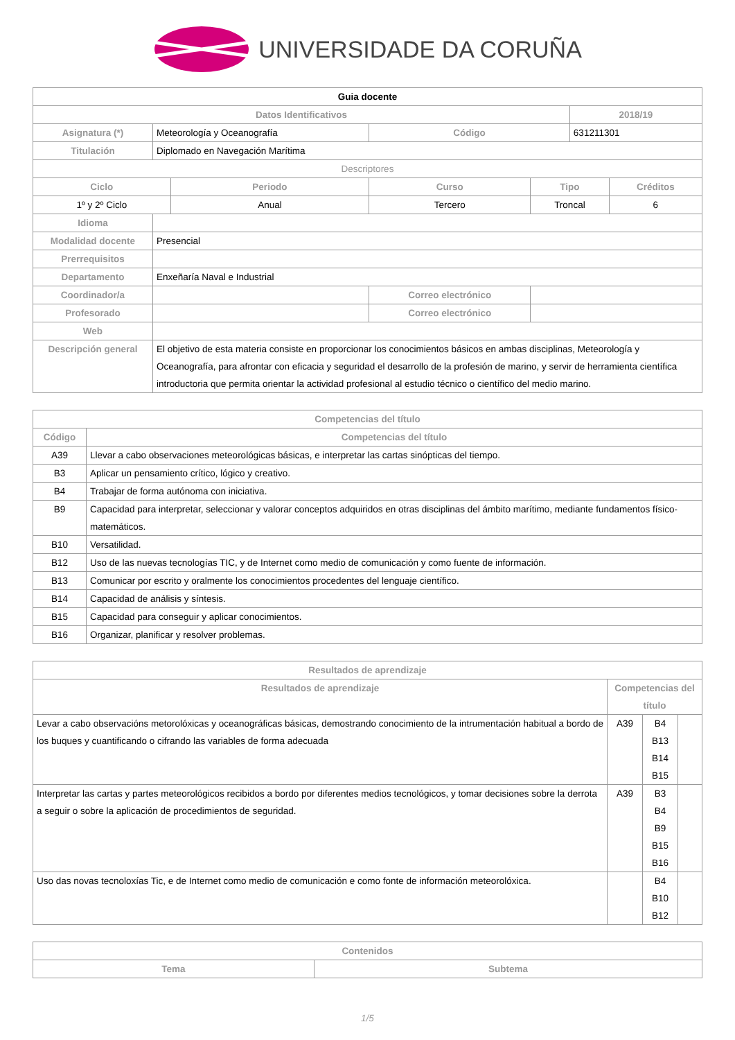UNIVERSIDADE DA CORUÑA
| Guia docente | | | | | | | |
| Datos Identificativos | | | | | | 2018/19 | |
| Asignatura (*) | Meteorología y Oceanografía | | | Código | | 631211301 | |
| Titulación | Diplomado en Navegación Marítima | | | | | | |
| Descriptores | | | | | | | |
| Ciclo | | Periodo | | Curso | Tipo | | Créditos |
| 1º y 2º Ciclo | | Anual | | Tercero | Troncal | | 6 |
| Idioma | | | | | | | |
| Modalidad docente | Presencial | | | | | | |
| Prerrequisitos | | | | | | | |
| Departamento | Enxeñaría Naval e Industrial | | | | | | |
| Coordinador/a | | | Correo electrónico | | | | |
| Profesorado | | | Correo electrónico | | | | |
| Web | | | | | | | |
| Descripción general | El objetivo de esta materia consiste en proporcionar los conocimientos básicos en ambas disciplinas, Meteorología y Oceanografía, para afrontar con eficacia y seguridad el desarrollo de la profesión de marino, y servir de herramienta científica introductoria que permita orientar la actividad profesional al estudio técnico o científico del medio marino. | | | | | | |
| Competencias del título | |
| --- | --- |
| Código | Competencias del título |
| A39 | Llevar a cabo observaciones meteorológicas básicas, e interpretar las cartas sinópticas del tiempo. |
| B3 | Aplicar un pensamiento crítico, lógico y creativo. |
| B4 | Trabajar de forma autónoma con iniciativa. |
| B9 | Capacidad para interpretar, seleccionar y valorar conceptos adquiridos en otras disciplinas del ámbito marítimo, mediante fundamentos físico-matemáticos. |
| B10 | Versatilidad. |
| B12 | Uso de las nuevas tecnologías TIC, y de Internet como medio de comunicación y como fuente de información. |
| B13 | Comunicar por escrito y oralmente los conocimientos procedentes del lenguaje científico. |
| B14 | Capacidad de análisis y síntesis. |
| B15 | Capacidad para conseguir y aplicar conocimientos. |
| B16 | Organizar, planificar y resolver problemas. |
| Resultados de aprendizaje | | | |
| --- | --- | --- | --- |
| Resultados de aprendizaje | Competencias del título | | |
| Levar a cabo observacións metorolóxicas y oceanográficas básicas, demostrando conocimiento de la intrumentación habitual a bordo de los buques y cuantificando o cifrando las variables de forma adecuada | A39 | B4 B13 B14 B15 | |
| Interpretar las cartas y partes meteorológicos recibidos a bordo por diferentes medios tecnológicos, y tomar decisiones sobre la derrota a seguir o sobre la aplicación de procedimientos de seguridad. | A39 | B3 B4 B9 B15 B16 | |
| Uso das novas tecnoloxías Tic, e de Internet como medio de comunicación e como fonte de información meteorolóxica. | | B4 B10 B12 | |
| Contenidos | |
| --- | --- |
| Tema | Subtema |
1/5